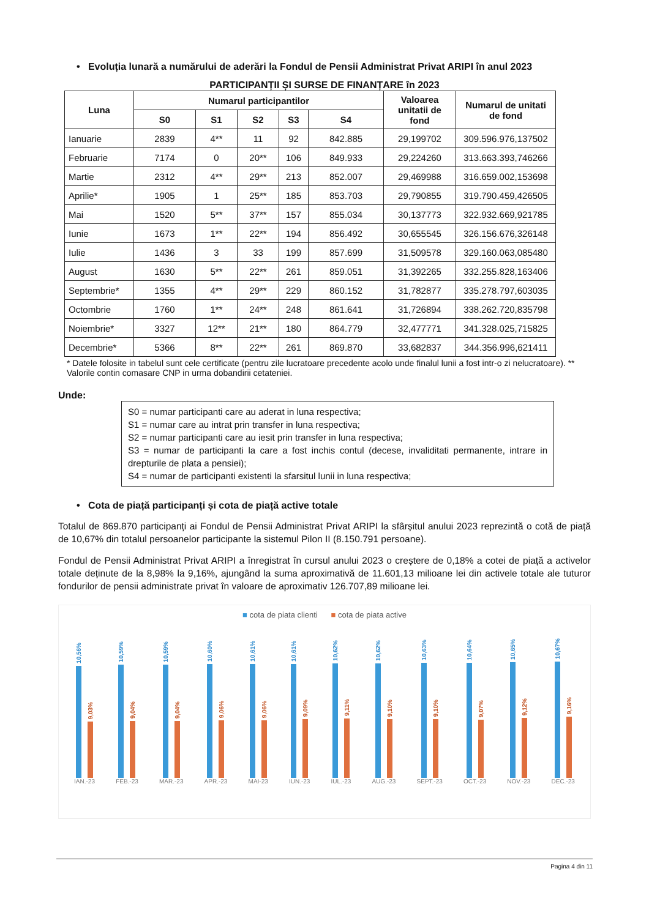• Evoluția lunară a numărului de aderări la Fondul de Pensii Administrat Privat ARIPI în anul 2023
PARTICIPANȚII ȘI SURSE DE FINANȚARE în 2023
| Luna | Numarul participantilor | | | | | Valoarea unitatii de fond | Numarul de unitati de fond |
| --- | --- | --- | --- | --- | --- | --- | --- |
| | S0 | S1 | S2 | S3 | S4 | | |
| Ianuarie | 2839 | 4** | 11 | 92 | 842.885 | 29,199702 | 309.596.976,137502 |
| Februarie | 7174 | 0 | 20** | 106 | 849.933 | 29,224260 | 313.663.393,746266 |
| Martie | 2312 | 4** | 29** | 213 | 852.007 | 29,469988 | 316.659.002,153698 |
| Aprilie* | 1905 | 1 | 25** | 185 | 853.703 | 29,790855 | 319.790.459,426505 |
| Mai | 1520 | 5** | 37** | 157 | 855.034 | 30,137773 | 322.932.669,921785 |
| Iunie | 1673 | 1** | 22** | 194 | 856.492 | 30,655545 | 326.156.676,326148 |
| Iulie | 1436 | 3 | 33 | 199 | 857.699 | 31,509578 | 329.160.063,085480 |
| August | 1630 | 5** | 22** | 261 | 859.051 | 31,392265 | 332.255.828,163406 |
| Septembrie* | 1355 | 4** | 29** | 229 | 860.152 | 31,782877 | 335.278.797,603035 |
| Octombrie | 1760 | 1** | 24** | 248 | 861.641 | 31,726894 | 338.262.720,835798 |
| Noiembrie* | 3327 | 12** | 21** | 180 | 864.779 | 32,477771 | 341.328.025,715825 |
| Decembrie* | 5366 | 8** | 22** | 261 | 869.870 | 33,682837 | 344.356.996,621411 |
* Datele folosite in tabelul sunt cele certificate (pentru zile lucratoare precedente acolo unde finalul lunii a fost intr-o zi nelucratoare). ** Valorile contin comasare CNP in urma dobandirii cetateniei.
Unde:
S0 = numar participanti care au aderat in luna respectiva;
S1 = numar care au intrat prin transfer in luna respectiva;
S2 = numar participanti care au iesit prin transfer in luna respectiva;
S3 = numar de participanti la care a fost inchis contul (decese, invaliditati permanente, intrare in drepturile de plata a pensiei);
S4 = numar de participanti existenti la sfarsitul lunii in luna respectiva;
• Cota de piață participanți și cota de piață active totale
Totalul de 869.870 participanți ai Fondul de Pensii Administrat Privat ARIPI la sfârșitul anului 2023 reprezintă o cotă de piață de 10,67% din totalul persoanelor participante la sistemul Pilon II (8.150.791 persoane).
Fondul de Pensii Administrat Privat ARIPI a înregistrat în cursul anului 2023 o creștere de 0,18% a cotei de piață a activelor totale deținute de la 8,98% la 9,16%, ajungând la suma aproximativă de 11.601,13 milioane lei din activele totale ale tuturor fondurilor de pensii administrate privat în valoare de aproximativ 126.707,89 milioane lei.
■ cota de piata clienti ■ cota de piata active
10,56%
9,03%
IAN.-23
10,59%
9,04%
FEB.-23
10,59%
9,04%
MAR.-23
10,60%
9,06%
APR.-23
10,61%
9,06%
MAI-23
10,61%
9,09%
IUN.-23
10,62%
9,11%
IUL.-23
10,62%
9,10%
AUG.-23
10,63%
9,10%
SEPT.-23
10,64%
9,07%
OCT.-23
10,65%
9,12%
NOV.-23
10,67%
9,16%
DEC.-23
Pagina 4 din 11